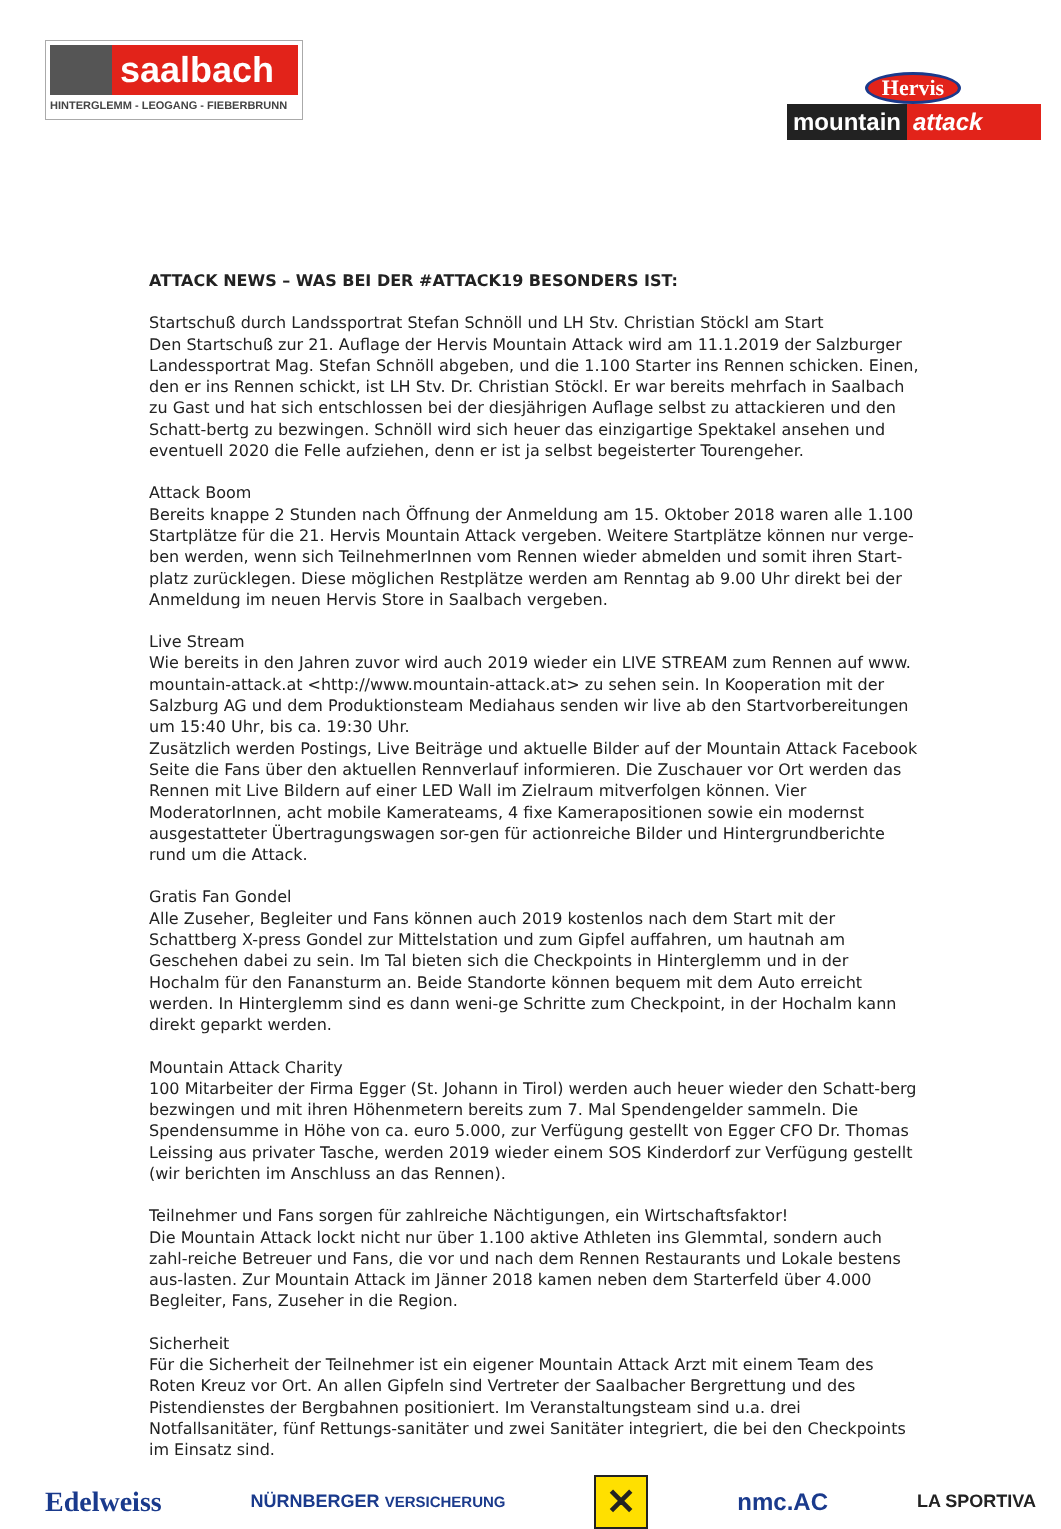saalbach
HINTERGLEMM - LEOGANG - FIEBERBRUNN
Hervis
mountain attack
ATTACK NEWS – WAS BEI DER #ATTACK19 BESONDERS IST:
Startschuß durch Landssportrat Stefan Schnöll und LH Stv. Christian Stöckl am Start
Den Startschuß zur 21. Auflage der Hervis Mountain Attack wird am 11.1.2019 der Salzburger Landessportrat Mag. Stefan Schnöll abgeben, und die 1.100 Starter ins Rennen schicken. Einen, den er ins Rennen schickt, ist LH Stv. Dr. Christian Stöckl. Er war bereits mehrfach in Saalbach zu Gast und hat sich entschlossen bei der diesjährigen Auflage selbst zu attackieren und den Schatt-bertg zu bezwingen. Schnöll wird sich heuer das einzigartige Spektakel ansehen und eventuell 2020 die Felle aufziehen, denn er ist ja selbst begeisterter Tourengeher.
Attack Boom
Bereits knappe 2 Stunden nach Öffnung der Anmeldung am 15. Oktober 2018 waren alle 1.100 Startplätze für die 21. Hervis Mountain Attack vergeben. Weitere Startplätze können nur verge-ben werden, wenn sich TeilnehmerInnen vom Rennen wieder abmelden und somit ihren Start-platz zurücklegen. Diese möglichen Restplätze werden am Renntag ab 9.00 Uhr direkt bei der Anmeldung im neuen Hervis Store in Saalbach vergeben.
Live Stream
Wie bereits in den Jahren zuvor wird auch 2019 wieder ein LIVE STREAM zum Rennen auf www. mountain-attack.at <http://www.mountain-attack.at> zu sehen sein. In Kooperation mit der Salzburg AG und dem Produktionsteam Mediahaus senden wir live ab den Startvorbereitungen um 15:40 Uhr, bis ca. 19:30 Uhr.
Zusätzlich werden Postings, Live Beiträge und aktuelle Bilder auf der Mountain Attack Facebook Seite die Fans über den aktuellen Rennverlauf informieren. Die Zuschauer vor Ort werden das Rennen mit Live Bildern auf einer LED Wall im Zielraum mitverfolgen können. Vier ModeratorInnen, acht mobile Kamerateams, 4 fixe Kamerapositionen sowie ein modernst ausgestatteter Übertragungswagen sor-gen für actionreiche Bilder und Hintergrundberichte rund um die Attack.
Gratis Fan Gondel
Alle Zuseher, Begleiter und Fans können auch 2019 kostenlos nach dem Start mit der Schattberg X-press Gondel zur Mittelstation und zum Gipfel auffahren, um hautnah am Geschehen dabei zu sein. Im Tal bieten sich die Checkpoints in Hinterglemm und in der Hochalm für den Fanansturm an. Beide Standorte können bequem mit dem Auto erreicht werden. In Hinterglemm sind es dann weni-ge Schritte zum Checkpoint, in der Hochalm kann direkt geparkt werden.
Mountain Attack Charity
100 Mitarbeiter der Firma Egger (St. Johann in Tirol) werden auch heuer wieder den Schatt-berg bezwingen und mit ihren Höhenmetern bereits zum 7. Mal Spendengelder sammeln. Die Spendensumme in Höhe von ca. euro 5.000, zur Verfügung gestellt von Egger CFO Dr. Thomas Leissing aus privater Tasche, werden 2019 wieder einem SOS Kinderdorf zur Verfügung gestellt (wir berichten im Anschluss an das Rennen).
Teilnehmer und Fans sorgen für zahlreiche Nächtigungen, ein Wirtschaftsfaktor!
Die Mountain Attack lockt nicht nur über 1.100 aktive Athleten ins Glemmtal, sondern auch zahl-reiche Betreuer und Fans, die vor und nach dem Rennen Restaurants und Lokale bestens aus-lasten. Zur Mountain Attack im Jänner 2018 kamen neben dem Starterfeld über 4.000 Begleiter, Fans, Zuseher in die Region.
Sicherheit
Für die Sicherheit der Teilnehmer ist ein eigener Mountain Attack Arzt mit einem Team des Roten Kreuz vor Ort. An allen Gipfeln sind Vertreter der Saalbacher Bergrettung und des Pistendienstes der Bergbahnen positioniert. Im Veranstaltungsteam sind u.a. drei Notfallsanitäter, fünf Rettungs-sanitäter und zwei Sanitäter integriert, die bei den Checkpoints im Einsatz sind.
Edelweiss NÜRNBERGER VERSICHERUNG ✕ nmc.AC LA SPORTIVA